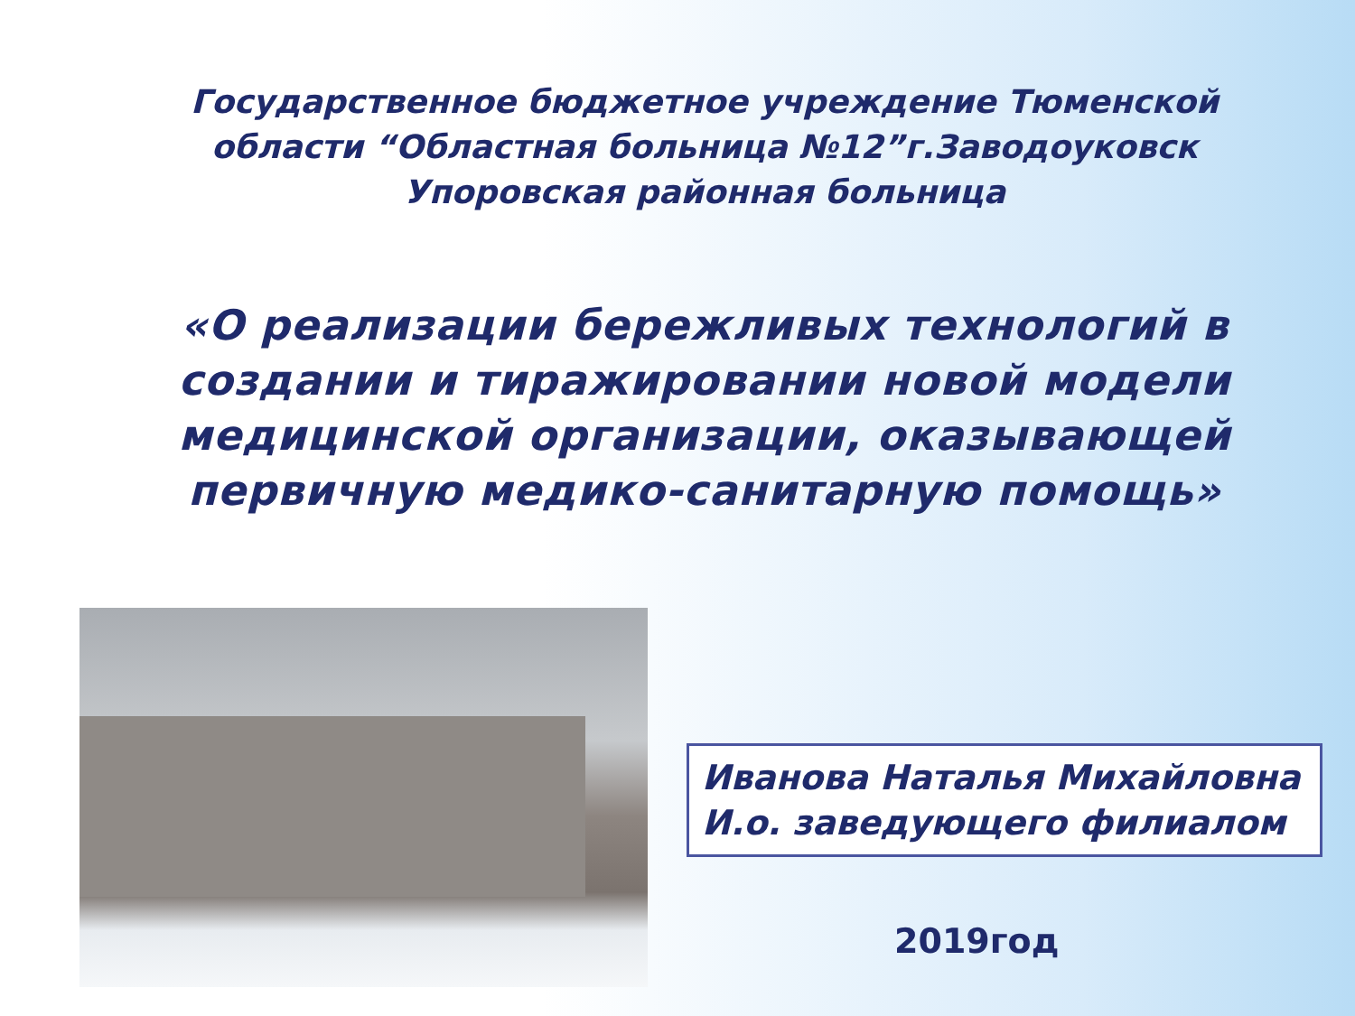Государственное бюджетное учреждение Тюменской области “Областная больница №12”г.Заводоуковск Упоровская районная больница
«О реализации бережливых технологий в создании и тиражировании новой модели медицинской организации, оказывающей первичную медико-санитарную помощь»
Иванова Наталья Михайловна
И.о. заведующего филиалом
2019год